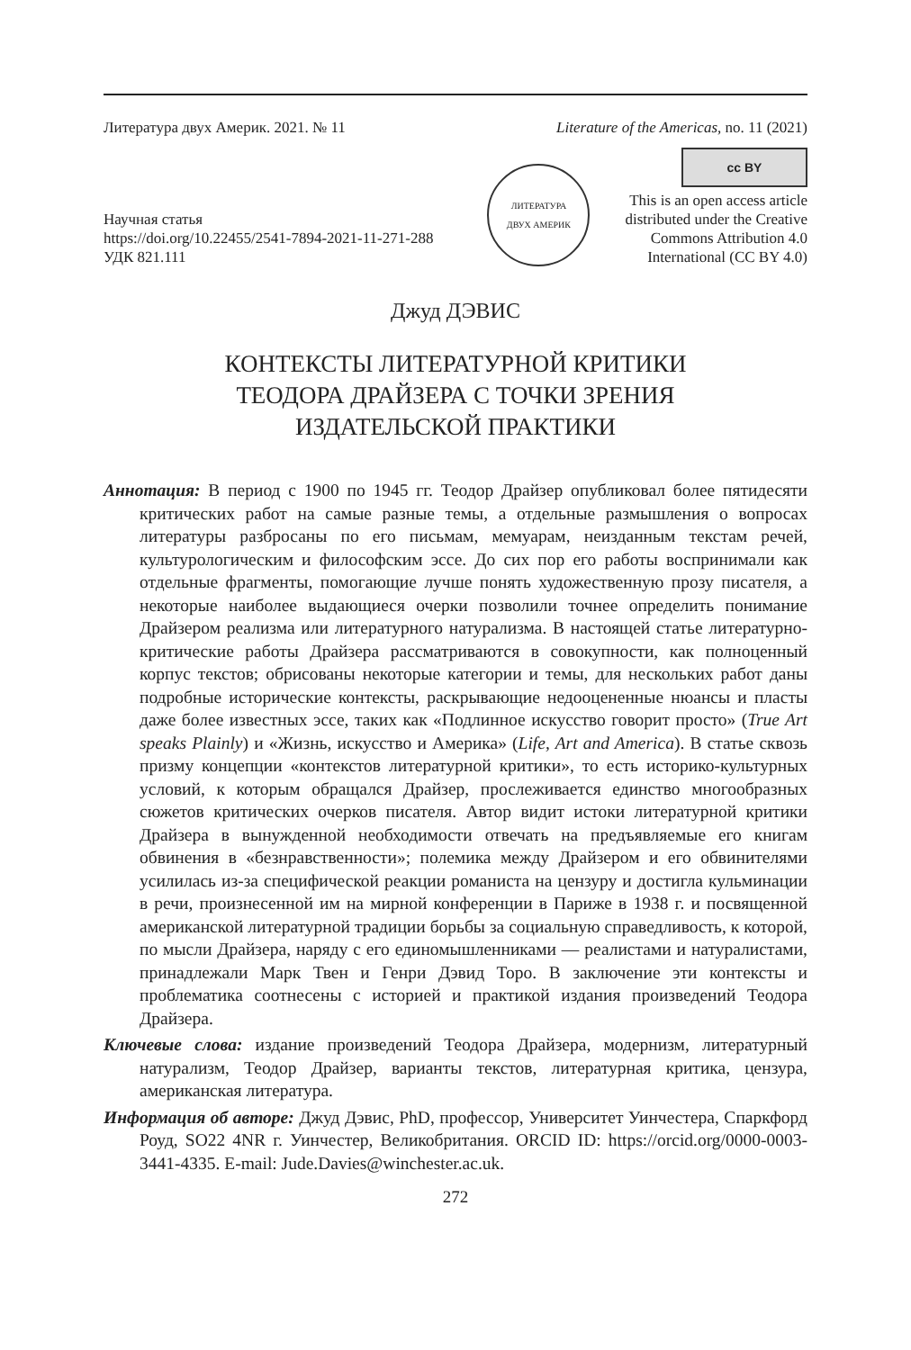Литература двух Америк. 2021. № 11 Literature of the Americas, no. 11 (2021)
Научная статья
https://doi.org/10.22455/2541-7894-2021-11-271-288
УДК 821.111
ЛИТЕРАТУРА
ДВУХ АМЕРИК
cc BY
This is an open access article
distributed under the Creative
Commons Attribution 4.0
International (CC BY 4.0)
Джуд ДЭВИС
КОНТЕКСТЫ ЛИТЕРАТУРНОЙ КРИТИКИ
ТЕОДОРА ДРАЙЗЕРА С ТОЧКИ ЗРЕНИЯ
ИЗДАТЕЛЬСКОЙ ПРАКТИКИ
Аннотация: В период с 1900 по 1945 гг. Теодор Драйзер опубликовал более пятидесяти критических работ на самые разные темы, а отдельные размышления о вопросах литературы разбросаны по его письмам, мемуарам, неизданным текстам речей, культурологическим и философским эссе. До сих пор его работы воспринимали как отдельные фрагменты, помогающие лучше понять художественную прозу писателя, а некоторые наиболее выдающиеся очерки позволили точнее определить понимание Драйзером реализма или литературного натурализма. В настоящей статье литературно-критические работы Драйзера рассматриваются в совокупности, как полноценный корпус текстов; обрисованы некоторые категории и темы, для нескольких работ даны подробные исторические контексты, раскрывающие недооцененные нюансы и пласты даже более известных эссе, таких как «Подлинное искусство говорит просто» (True Art speaks Plainly) и «Жизнь, искусство и Америка» (Life, Art and America). В статье сквозь призму концепции «контекстов литературной критики», то есть историко-культурных условий, к которым обращался Драйзер, прослеживается единство многообразных сюжетов критических очерков писателя. Автор видит истоки литературной критики Драйзера в вынужденной необходимости отвечать на предъявляемые его книгам обвинения в «безнравственности»; полемика между Драйзером и его обвинителями усилилась из-за специфической реакции романиста на цензуру и достигла кульминации в речи, произнесенной им на мирной конференции в Париже в 1938 г. и посвященной американской литературной традиции борьбы за социальную справедливость, к которой, по мысли Драйзера, наряду с его единомышленниками — реалистами и натуралистами, принадлежали Марк Твен и Генри Дэвид Торо. В заключение эти контексты и проблематика соотнесены с историей и практикой издания произведений Теодора Драйзера.
Ключевые слова: издание произведений Теодора Драйзера, модернизм, литературный натурализм, Теодор Драйзер, варианты текстов, литературная критика, цензура, американская литература.
Информация об авторе: Джуд Дэвис, PhD, профессор, Университет Уинчестера, Спаркфорд Роуд, SO22 4NR г. Уинчестер, Великобритания. ORCID ID: https://orcid.org/0000-0003-3441-4335. E-mail: Jude.Davies@winchester.ac.uk.
272